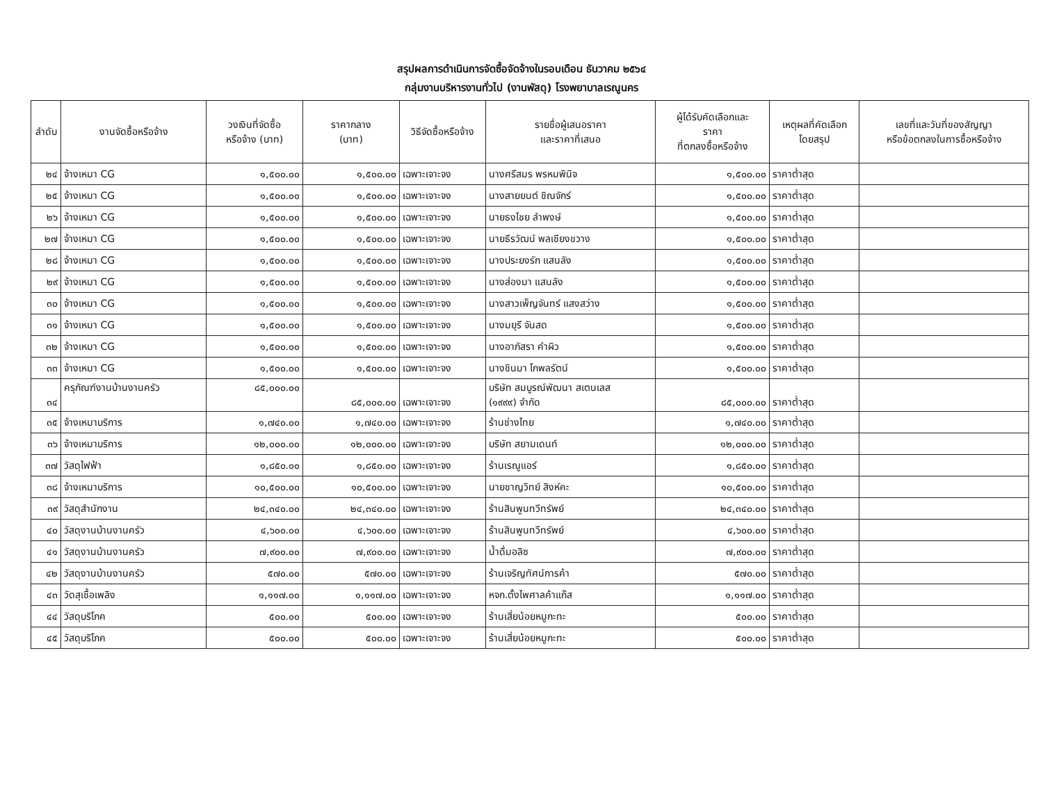สรุปผลการดำเนินการจัดซื้อจัดจ้างในรอบเดือน ธันวาคม ๒๕๖๔
กลุ่มงานบริหารงานทั่วไป (งานพัสดุ) โรงพยาบาลเรณูนคร
| ลำดับ | งานจัดซื้อหรือจ้าง | วงเงินที่จัดซื้อ หรือจ้าง (บาท) | ราคากลาง (บาท) | วิธีจัดซื้อหรือจ้าง | รายชื่อผู้เสนอราคา และราคาที่เสนอ | ผู้ได้รับคัดเลือกและ ราคา ที่ตกลงซื้อหรือจ้าง | เหตุผลที่คัดเลือก โดยสรุป | เลขที่และวันที่ของสัญญา หรือข้อตกลงในการซื้อหรือจ้าง |
| --- | --- | --- | --- | --- | --- | --- | --- | --- |
| ๒๔ | จ้างเหมา CG | ๑,๕๐๐.๐๐ | ๑,๕๐๐.๐๐ | เฉพาะเจาะจง | นางศรีสมร พรหมพินิจ | ๑,๕๐๐.๐๐ | ราคาต่ำสุด | |
| ๒๕ | จ้างเหมา CG | ๑,๕๐๐.๐๐ | ๑,๕๐๐.๐๐ | เฉพาะเจาะจง | นางสายยนต์ ชิณจักร์ | ๑,๕๐๐.๐๐ | ราคาต่ำสุด | |
| ๒๖ | จ้างเหมา CG | ๑,๕๐๐.๐๐ | ๑,๕๐๐.๐๐ | เฉพาะเจาะจง | นายธงไชย ลำพงษ์ | ๑,๕๐๐.๐๐ | ราคาต่ำสุด | |
| ๒๗ | จ้างเหมา CG | ๑,๕๐๐.๐๐ | ๑,๕๐๐.๐๐ | เฉพาะเจาะจง | นายธีรวัฒน์ พลเชียงขวาง | ๑,๕๐๐.๐๐ | ราคาต่ำสุด | |
| ๒๘ | จ้างเหมา CG | ๑,๕๐๐.๐๐ | ๑,๕๐๐.๐๐ | เฉพาะเจาะจง | นางประยงรัก แสนลัง | ๑,๕๐๐.๐๐ | ราคาต่ำสุด | |
| ๒๙ | จ้างเหมา CG | ๑,๕๐๐.๐๐ | ๑,๕๐๐.๐๐ | เฉพาะเจาะจง | นางส่องมา แสนลัง | ๑,๕๐๐.๐๐ | ราคาต่ำสุด | |
| ๓๐ | จ้างเหมา CG | ๑,๕๐๐.๐๐ | ๑,๕๐๐.๐๐ | เฉพาะเจาะจง | นางสาวเพ็ญจันทร์ แสงสว่าง | ๑,๕๐๐.๐๐ | ราคาต่ำสุด | |
| ๓๑ | จ้างเหมา CG | ๑,๕๐๐.๐๐ | ๑,๕๐๐.๐๐ | เฉพาะเจาะจง | นางมยุรี จันสด | ๑,๕๐๐.๐๐ | ราคาต่ำสุด | |
| ๓๒ | จ้างเหมา CG | ๑,๕๐๐.๐๐ | ๑,๕๐๐.๐๐ | เฉพาะเจาะจง | นางอาภัสรา คำผิว | ๑,๕๐๐.๐๐ | ราคาต่ำสุด | |
| ๓๓ | จ้างเหมา CG | ๑,๕๐๐.๐๐ | ๑,๕๐๐.๐๐ | เฉพาะเจาะจง | นางชินมา โกพลรัตน์ | ๑,๕๐๐.๐๐ | ราคาต่ำสุด | |
| ๓๔ | ครุภัณฑ์งานบ้านงานครัว | ๘๕,๐๐๐.๐๐ | ๘๕,๐๐๐.๐๐ | เฉพาะเจาะจง | บริษัท สมบูรณ์พัฒนา สเตนเลส (๑๙๙๙) จำกัด | ๘๕,๐๐๐.๐๐ | ราคาต่ำสุด | |
| ๓๕ | จ้างเหมาบริการ | ๑,๗๔๐.๐๐ | ๑,๗๔๐.๐๐ | เฉพาะเจาะจง | ร้านช่างไทย | ๑,๗๔๐.๐๐ | ราคาต่ำสุด | |
| ๓๖ | จ้างเหมาบริการ | ๑๒,๐๐๐.๐๐ | ๑๒,๐๐๐.๐๐ | เฉพาะเจาะจง | บริษัท สยามเดนท์ | ๑๒,๐๐๐.๐๐ | ราคาต่ำสุด | |
| ๓๗ | วัสดุไฟฟ้า | ๑,๘๕๐.๐๐ | ๑,๘๕๐.๐๐ | เฉพาะเจาะจง | ร้านเรณูแอร์ | ๑,๘๕๐.๐๐ | ราคาต่ำสุด | |
| ๓๘ | จ้างเหมาบริการ | ๑๐,๕๐๐.๐๐ | ๑๐,๕๐๐.๐๐ | เฉพาะเจาะจง | นายชาญวิทย์ สิงห์คะ | ๑๐,๕๐๐.๐๐ | ราคาต่ำสุด | |
| ๓๙ | วัสดุสำนักงาน | ๒๔,๓๔๐.๐๐ | ๒๔,๓๔๐.๐๐ | เฉพาะเจาะจง | ร้านสินพูนทวีทรัพย์ | ๒๔,๓๔๐.๐๐ | ราคาต่ำสุด | |
| ๔๐ | วัสดุงานบ้านงานครัว | ๔,๖๐๐.๐๐ | ๔,๖๐๐.๐๐ | เฉพาะเจาะจง | ร้านสินพูนทวีทรัพย์ | ๔,๖๐๐.๐๐ | ราคาต่ำสุด | |
| ๔๑ | วัสดุงานบ้านงานครัว | ๗,๙๐๐.๐๐ | ๗,๙๐๐.๐๐ | เฉพาะเจาะจง | น้ำดื่มอลิซ | ๗,๙๐๐.๐๐ | ราคาต่ำสุด | |
| ๔๒ | วัสดุงานบ้านงานครัว | ๕๗๐.๐๐ | ๕๗๐.๐๐ | เฉพาะเจาะจง | ร้านเจริญทัศน์การค้า | ๕๗๐.๐๐ | ราคาต่ำสุด | |
| ๔๓ | วัดสุเชื้อเพลิง | ๑,๑๑๗.๐๐ | ๑,๑๑๗.๐๐ | เฉพาะเจาะจง | หจก.ตั้งไพศาลค้าแก๊ส | ๑,๑๑๗.๐๐ | ราคาต่ำสุด | |
| ๔๔ | วัสดุบริโภค | ๕๐๐.๐๐ | ๕๐๐.๐๐ | เฉพาะเจาะจง | ร้านเสี่ยน้อยหมูกะทะ | ๕๐๐.๐๐ | ราคาต่ำสุด | |
| ๔๕ | วัสดุบริโภค | ๕๐๐.๐๐ | ๕๐๐.๐๐ | เฉพาะเจาะจง | ร้านเสี่ยน้อยหมูกะทะ | ๕๐๐.๐๐ | ราคาต่ำสุด | |